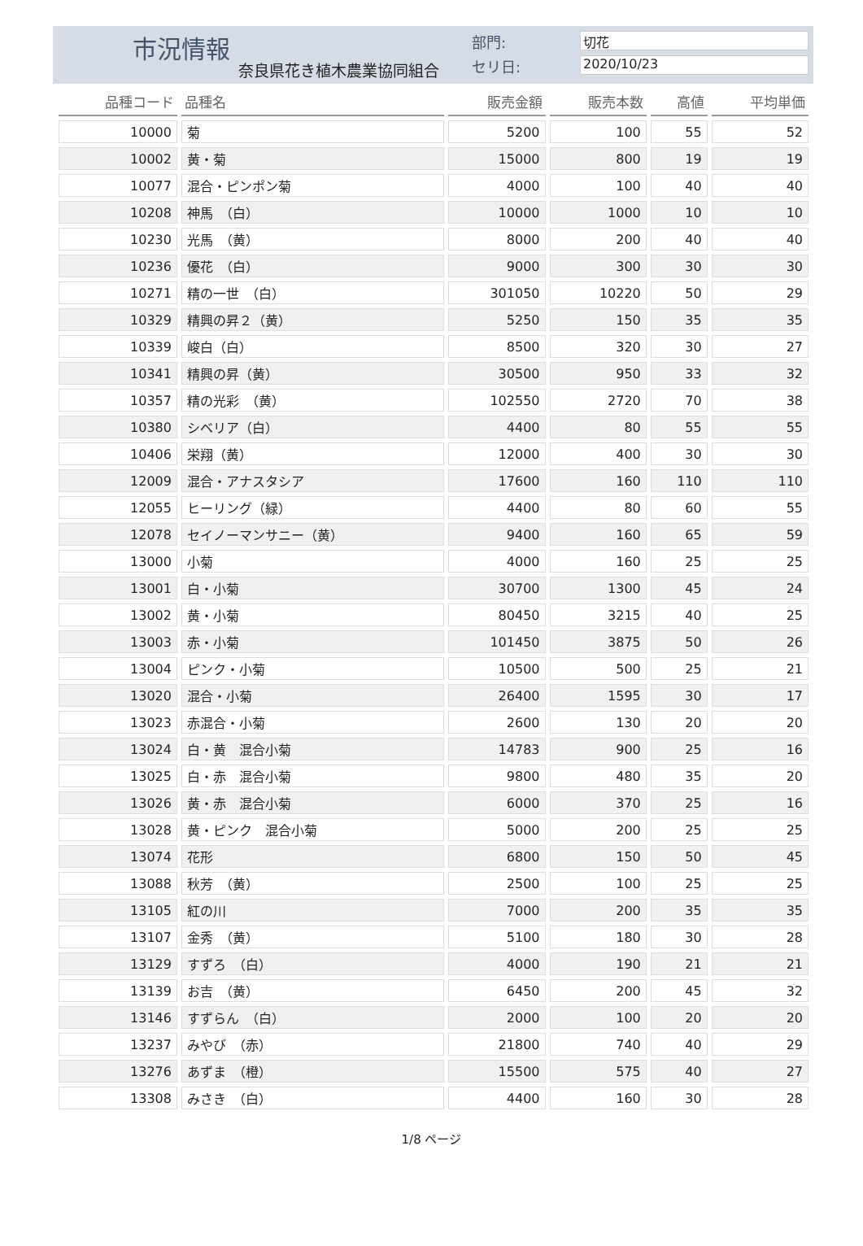市況情報
奈良県花き植木農業協同組合
部門: 切花
セリ日: 2020/10/23
| 品種コード | 品種名 | 販売金額 | 販売本数 | 高値 | 平均単価 |
| --- | --- | --- | --- | --- | --- |
| 10000 | 菊 | 5200 | 100 | 55 | 52 |
| 10002 | 黄・菊 | 15000 | 800 | 19 | 19 |
| 10077 | 混合・ピンポン菊 | 4000 | 100 | 40 | 40 |
| 10208 | 神馬 （白） | 10000 | 1000 | 10 | 10 |
| 10230 | 光馬 （黄） | 8000 | 200 | 40 | 40 |
| 10236 | 優花 （白） | 9000 | 300 | 30 | 30 |
| 10271 | 精の一世 （白） | 301050 | 10220 | 50 | 29 |
| 10329 | 精興の昇２（黄） | 5250 | 150 | 35 | 35 |
| 10339 | 峻白（白） | 8500 | 320 | 30 | 27 |
| 10341 | 精興の昇（黄） | 30500 | 950 | 33 | 32 |
| 10357 | 精の光彩 （黄） | 102550 | 2720 | 70 | 38 |
| 10380 | シベリア（白） | 4400 | 80 | 55 | 55 |
| 10406 | 栄翔（黄） | 12000 | 400 | 30 | 30 |
| 12009 | 混合・アナスタシア | 17600 | 160 | 110 | 110 |
| 12055 | ヒーリング（緑） | 4400 | 80 | 60 | 55 |
| 12078 | セイノーマンサニー（黄） | 9400 | 160 | 65 | 59 |
| 13000 | 小菊 | 4000 | 160 | 25 | 25 |
| 13001 | 白・小菊 | 30700 | 1300 | 45 | 24 |
| 13002 | 黄・小菊 | 80450 | 3215 | 40 | 25 |
| 13003 | 赤・小菊 | 101450 | 3875 | 50 | 26 |
| 13004 | ピンク・小菊 | 10500 | 500 | 25 | 21 |
| 13020 | 混合・小菊 | 26400 | 1595 | 30 | 17 |
| 13023 | 赤混合・小菊 | 2600 | 130 | 20 | 20 |
| 13024 | 白・黄 混合小菊 | 14783 | 900 | 25 | 16 |
| 13025 | 白・赤 混合小菊 | 9800 | 480 | 35 | 20 |
| 13026 | 黄・赤 混合小菊 | 6000 | 370 | 25 | 16 |
| 13028 | 黄・ピンク 混合小菊 | 5000 | 200 | 25 | 25 |
| 13074 | 花形 | 6800 | 150 | 50 | 45 |
| 13088 | 秋芳 （黄） | 2500 | 100 | 25 | 25 |
| 13105 | 紅の川 | 7000 | 200 | 35 | 35 |
| 13107 | 金秀 （黄） | 5100 | 180 | 30 | 28 |
| 13129 | すずろ （白） | 4000 | 190 | 21 | 21 |
| 13139 | お吉 （黄） | 6450 | 200 | 45 | 32 |
| 13146 | すずらん （白） | 2000 | 100 | 20 | 20 |
| 13237 | みやび （赤） | 21800 | 740 | 40 | 29 |
| 13276 | あずま （橙） | 15500 | 575 | 40 | 27 |
| 13308 | みさき （白） | 4400 | 160 | 30 | 28 |
1/8 ページ